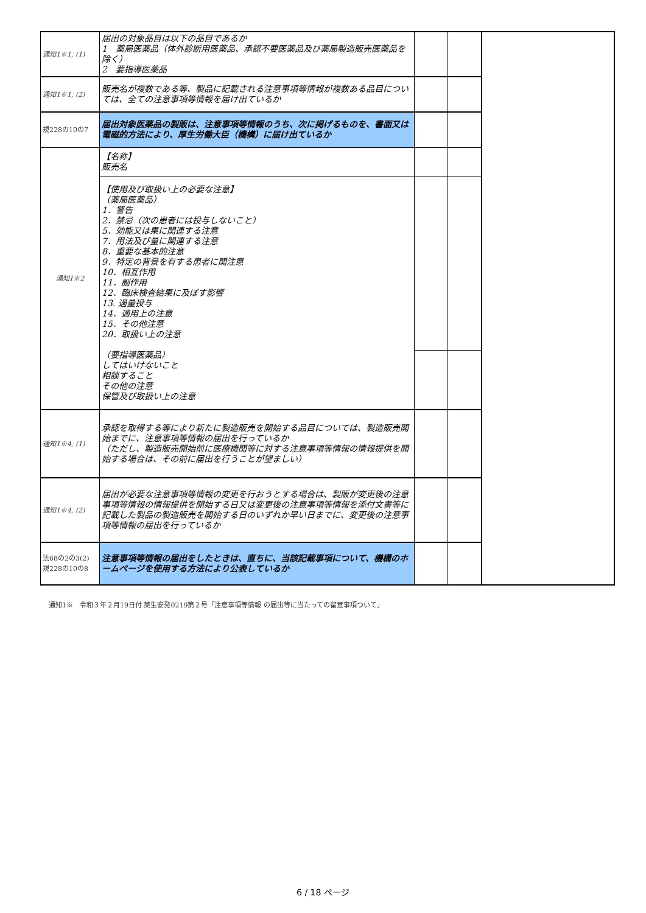| 通知1※1, (1) | 届出の対象品目は以下の品目であるか 1 薬局医薬品（体外診断用医薬品、承認不要医薬品及び薬局製造販売医薬品を除く） 2 要指導医薬品 | | | |
| 通知1※1, (2) | 販売名が複数である等、製品に記載される注意事項等情報が複数ある品目については、全ての注意事項等情報を届け出ているか | | | |
| 規228の10の7 | 届出対象医薬品の製販は、注意事項等情報のうち、次に掲げるものを、書面又は電磁的方法により、厚生労働大臣（機構）に届け出ているか | | | |
| 通知1※2 | 【名称】 販売名 | | | |
| | 【使用及び取扱い上の必要な注意】 （薬局医薬品） 1．警告 2．禁忌（次の患者には投与しないこと） 5．効能又は果に関連する注意 7．用法及び量に関連する注意 8．重要な基本的注意 9．特定の背景を有する患者に関注意 10．相互作用 11．副作用 12．臨床検査結果に及ぼす影響 13. 過量投与 14．適用上の注意 15．その他注意 20．取扱い上の注意 （要指導医薬品） してはいけないこと 相談すること その他の注意 保管及び取扱い上の注意 | | | |
| 通知1※4, (1) | 承認を取得する等により新たに製造販売を開始する品目については、製造販売開始までに、注意事項等情報の届出を行っているか （ただし、製造販売開始前に医療機関等に対する注意事項等情報の情報提供を開始する場合は、その前に届出を行うことが望ましい） | | | |
| 通知1※4, (2) | 届出が必要な注意事項等情報の変更を行おうとする場合は、製販が変更後の注意事項等情報の情報提供を開始する日又は変更後の注意事項等情報を添付文書等に記載した製品の製造販売を開始する日のいずれか早い日までに、変更後の注意事項等情報の届出を行っているか | | | |
| 法68の2の3(2) 規228の10の8 | 注意事項等情報の届出をしたときは、直ちに、当該記載事項について、機構のホームページを使用する方法により公表しているか | | | |
通知1※　令和３年２月19日付 薬生安発0219第２号「注意事項等情報 の届出等に当たっての留意事項ついて」
6 / 18 ページ